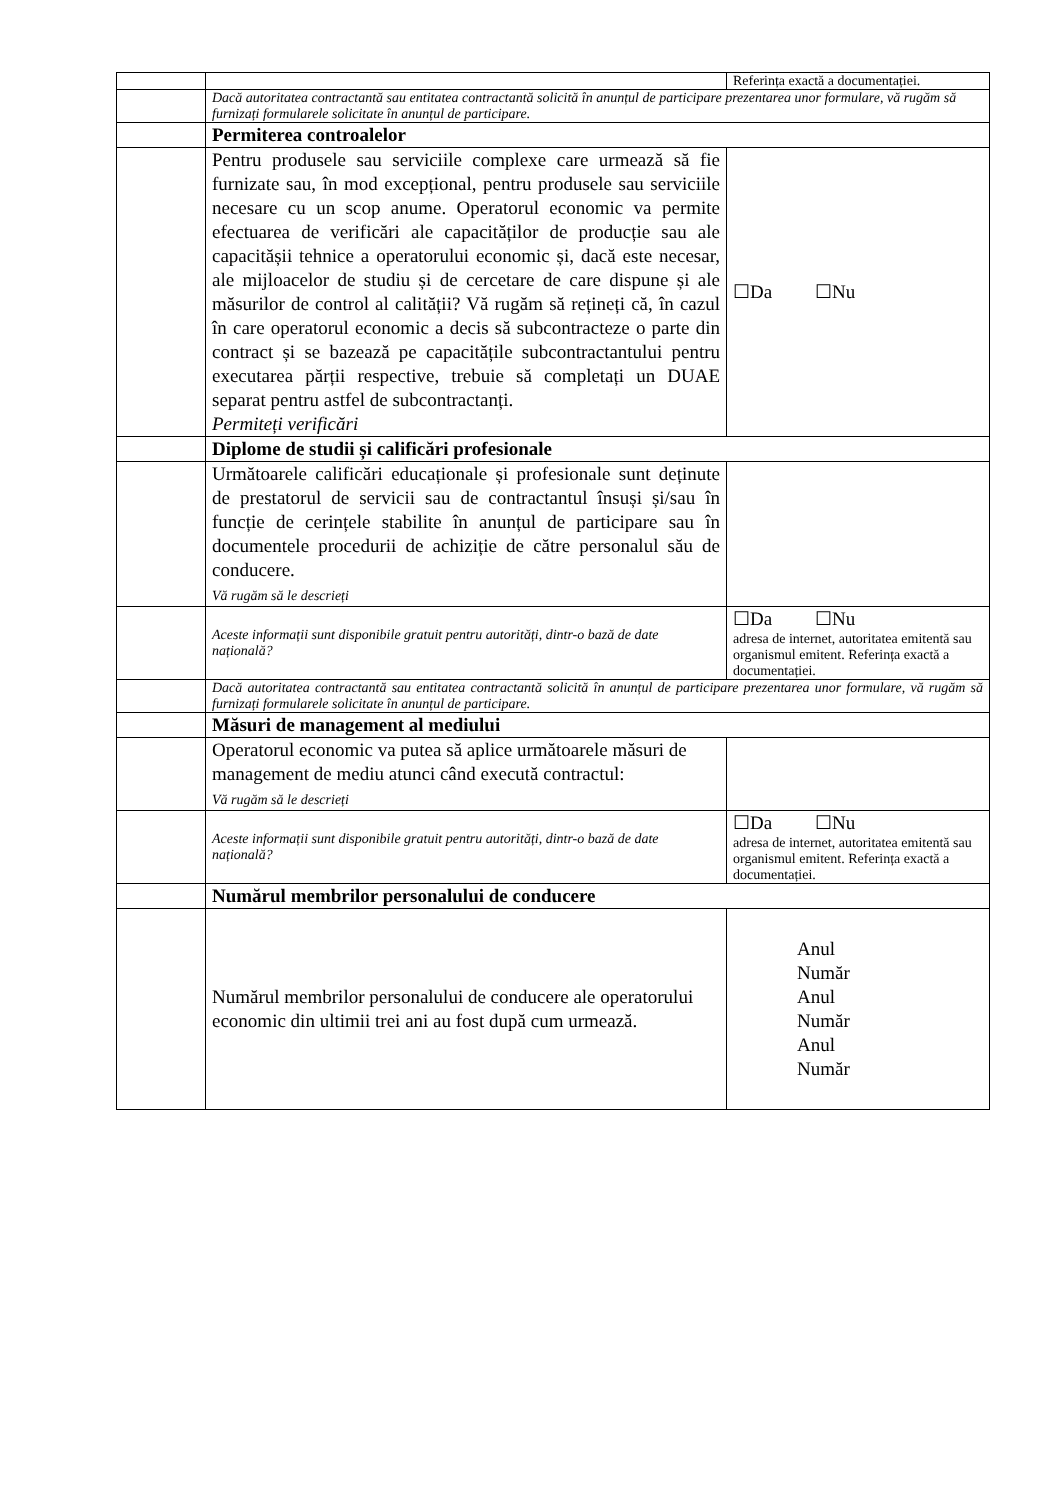| | | Referința exactă a documentației. |
| | Dacă autoritatea contractantă sau entitatea contractantă solicită în anunțul de participare prezentarea unor formulare, vă rugăm să furnizați formularele solicitate în anunțul de participare. | |
| | Permiterea controalelor | |
| | Pentru produsele sau serviciile complexe care urmează să fie furnizate sau, în mod excepțional, pentru produsele sau serviciile necesare cu un scop anume. Operatorul economic va permite efectuarea de verificări ale capacităților de producție sau ale capacitășii tehnice a operatorului economic și, dacă este necesar, ale mijloacelor de studiu și de cercetare de care dispune și ale măsurilor de control al calității? Vă rugăm să rețineți că, în cazul în care operatorul economic a decis să subcontracteze o parte din contract și se bazează pe capacitățile subcontractantului pentru executarea părții respective, trebuie să completați un DUAE separat pentru astfel de subcontractanți. Permiteți verificări | ☐Da ☐Nu |
| | Diplome de studii și calificări profesionale | |
| | Următoarele calificări educaționale și profesionale sunt deținute de prestatorul de servicii sau de contractantul însuși și/sau în funcție de cerințele stabilite în anunțul de participare sau în documentele procedurii de achiziție de către personalul său de conducere. Vă rugăm să le descrieți | |
| | Aceste informații sunt disponibile gratuit pentru autorități, dintr-o bază de date națională? | ☐Da ☐Nu adresa de internet, autoritatea emitentă sau organismul emitent. Referința exactă a documentației. |
| | Dacă autoritatea contractantă sau entitatea contractantă solicită în anunțul de participare prezentarea unor formulare, vă rugăm să furnizați formularele solicitate în anunțul de participare. | |
| | Măsuri de management al mediului | |
| | Operatorul economic va putea să aplice următoarele măsuri de management de mediu atunci când execută contractul: Vă rugăm să le descrieți | |
| | Aceste informații sunt disponibile gratuit pentru autorități, dintr-o bază de date națională? | ☐Da ☐Nu adresa de internet, autoritatea emitentă sau organismul emitent. Referința exactă a documentației. |
| | Numărul membrilor personalului de conducere | |
| | Numărul membrilor personalului de conducere ale operatorului economic din ultimii trei ani au fost după cum urmează. | Anul Număr Anul Număr Anul Număr |